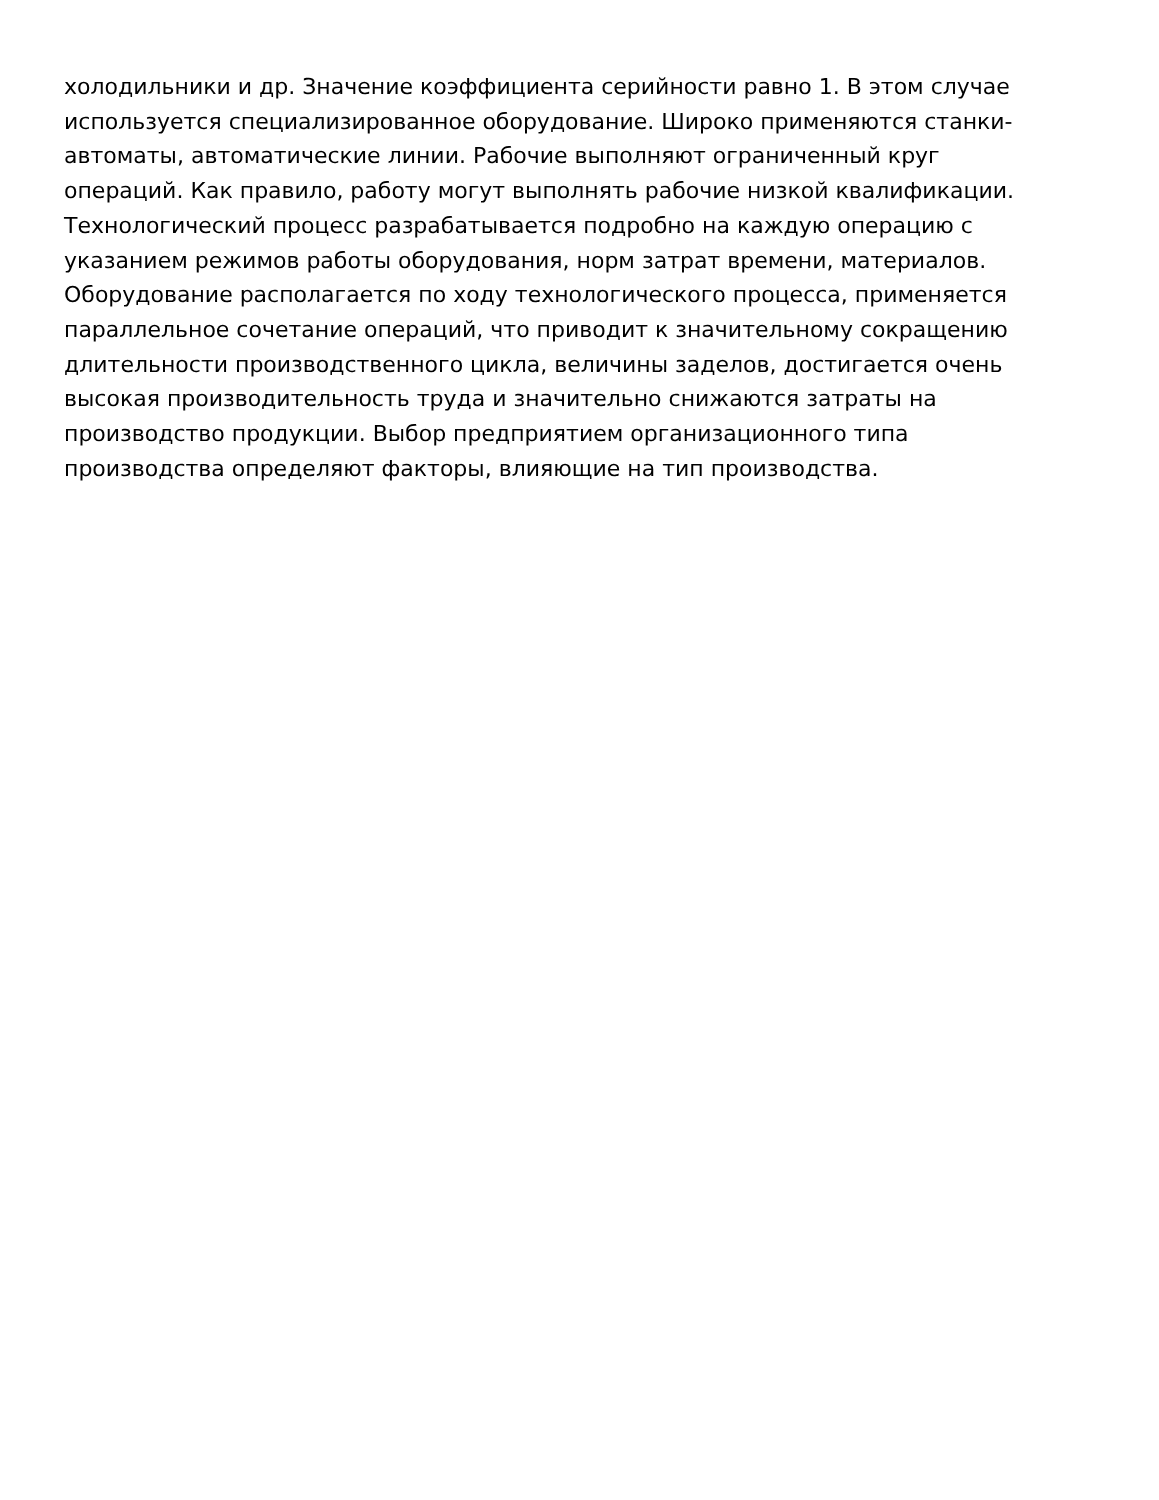холодильники и др. Значение коэффициента серийности равно 1. В этом случае
используется специализированное оборудование. Широко применяются станки-
автоматы, автоматические линии. Рабочие выполняют ограниченный круг
операций. Как правило, работу могут выполнять рабочие низкой квалификации.
Технологический процесс разрабатывается подробно на каждую операцию с
указанием режимов работы оборудования, норм затрат времени, материалов.
Оборудование располагается по ходу технологического процесса, применяется
параллельное сочетание операций, что приводит к значительному сокращению
длительности производственного цикла, величины заделов, достигается очень
высокая производительность труда и значительно снижаются затраты на
производство продукции. Выбор предприятием организационного типа
производства определяют факторы, влияющие на тип производства.